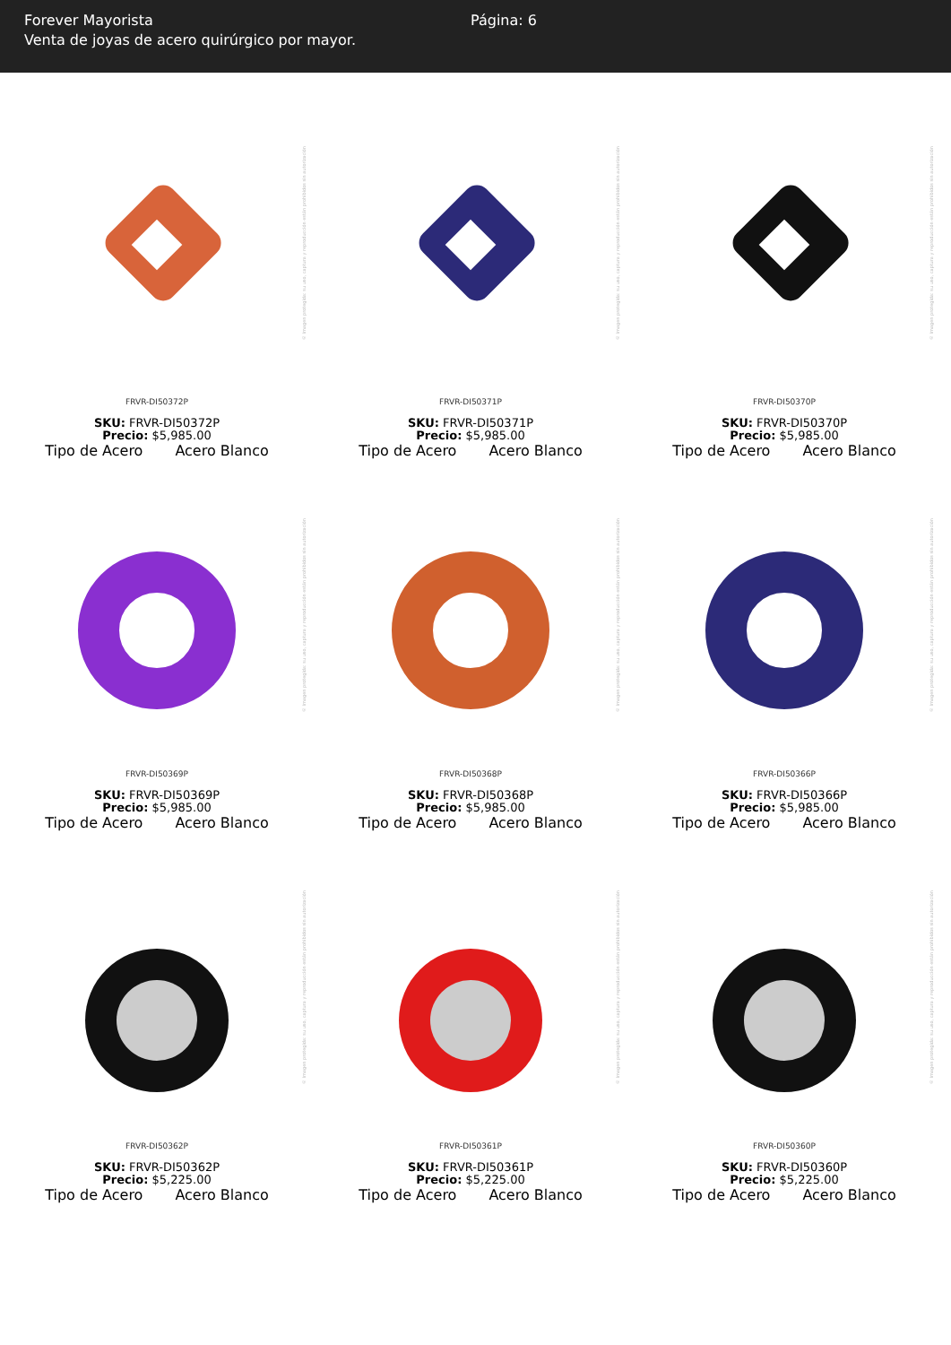Forever Mayorista
Venta de joyas de acero quirúrgico por mayor.
Página: 6
© Imagen protegida: su uso, captura y reproducción están prohibidos sin autorización
FRVR-DI50372P
SKU: FRVR-DI50372P
Precio: $5,985.00
| Tipo de Acero | Acero Blanco |
© Imagen protegida: su uso, captura y reproducción están prohibidos sin autorización
FRVR-DI50371P
SKU: FRVR-DI50371P
Precio: $5,985.00
| Tipo de Acero | Acero Blanco |
© Imagen protegida: su uso, captura y reproducción están prohibidos sin autorización
FRVR-DI50370P
SKU: FRVR-DI50370P
Precio: $5,985.00
| Tipo de Acero | Acero Blanco |
© Imagen protegida: su uso, captura y reproducción están prohibidos sin autorización
FRVR-DI50369P
SKU: FRVR-DI50369P
Precio: $5,985.00
| Tipo de Acero | Acero Blanco |
© Imagen protegida: su uso, captura y reproducción están prohibidos sin autorización
FRVR-DI50368P
SKU: FRVR-DI50368P
Precio: $5,985.00
| Tipo de Acero | Acero Blanco |
© Imagen protegida: su uso, captura y reproducción están prohibidos sin autorización
FRVR-DI50366P
SKU: FRVR-DI50366P
Precio: $5,985.00
| Tipo de Acero | Acero Blanco |
© Imagen protegida: su uso, captura y reproducción están prohibidos sin autorización
FRVR-DI50362P
SKU: FRVR-DI50362P
Precio: $5,225.00
| Tipo de Acero | Acero Blanco |
© Imagen protegida: su uso, captura y reproducción están prohibidos sin autorización
FRVR-DI50361P
SKU: FRVR-DI50361P
Precio: $5,225.00
| Tipo de Acero | Acero Blanco |
© Imagen protegida: su uso, captura y reproducción están prohibidos sin autorización
FRVR-DI50360P
SKU: FRVR-DI50360P
Precio: $5,225.00
| Tipo de Acero | Acero Blanco |